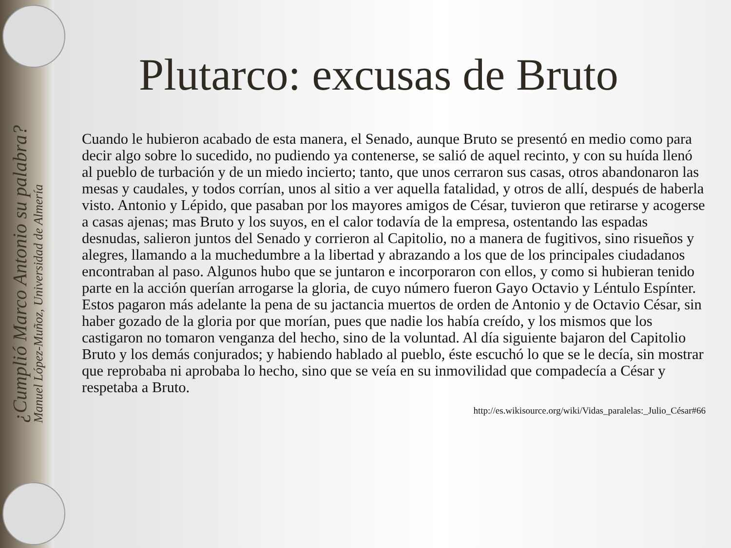¿Cumplió Marco Antonio su palabra?
Manuel López-Muñoz, Universidad de Almería
Plutarco: excusas de Bruto
Cuando le hubieron acabado de esta manera, el Senado, aunque Bruto se presentó en medio como para decir algo sobre lo sucedido, no pudiendo ya contenerse, se salió de aquel recinto, y con su huída llenó al pueblo de turbación y de un miedo incierto; tanto, que unos cerraron sus casas, otros abandonaron las mesas y caudales, y todos corrían, unos al sitio a ver aquella fatalidad, y otros de allí, después de haberla visto. Antonio y Lépido, que pasaban por los mayores amigos de César, tuvieron que retirarse y acogerse a casas ajenas; mas Bruto y los suyos, en el calor todavía de la empresa, ostentando las espadas desnudas, salieron juntos del Senado y corrieron al Capitolio, no a manera de fugitivos, sino risueños y alegres, llamando a la muchedumbre a la libertad y abrazando a los que de los principales ciudadanos encontraban al paso. Algunos hubo que se juntaron e incorporaron con ellos, y como si hubieran tenido parte en la acción querían arrogarse la gloria, de cuyo número fueron Gayo Octavio y Léntulo Espínter. Estos pagaron más adelante la pena de su jactancia muertos de orden de Antonio y de Octavio César, sin haber gozado de la gloria por que morían, pues que nadie los había creído, y los mismos que los castigaron no tomaron venganza del hecho, sino de la voluntad. Al día siguiente bajaron del Capitolio Bruto y los demás conjurados; y habiendo hablado al pueblo, éste escuchó lo que se le decía, sin mostrar que reprobaba ni aprobaba lo hecho, sino que se veía en su inmovilidad que compadecía a César y respetaba a Bruto.
http://es.wikisource.org/wiki/Vidas_paralelas:_Julio_César#66